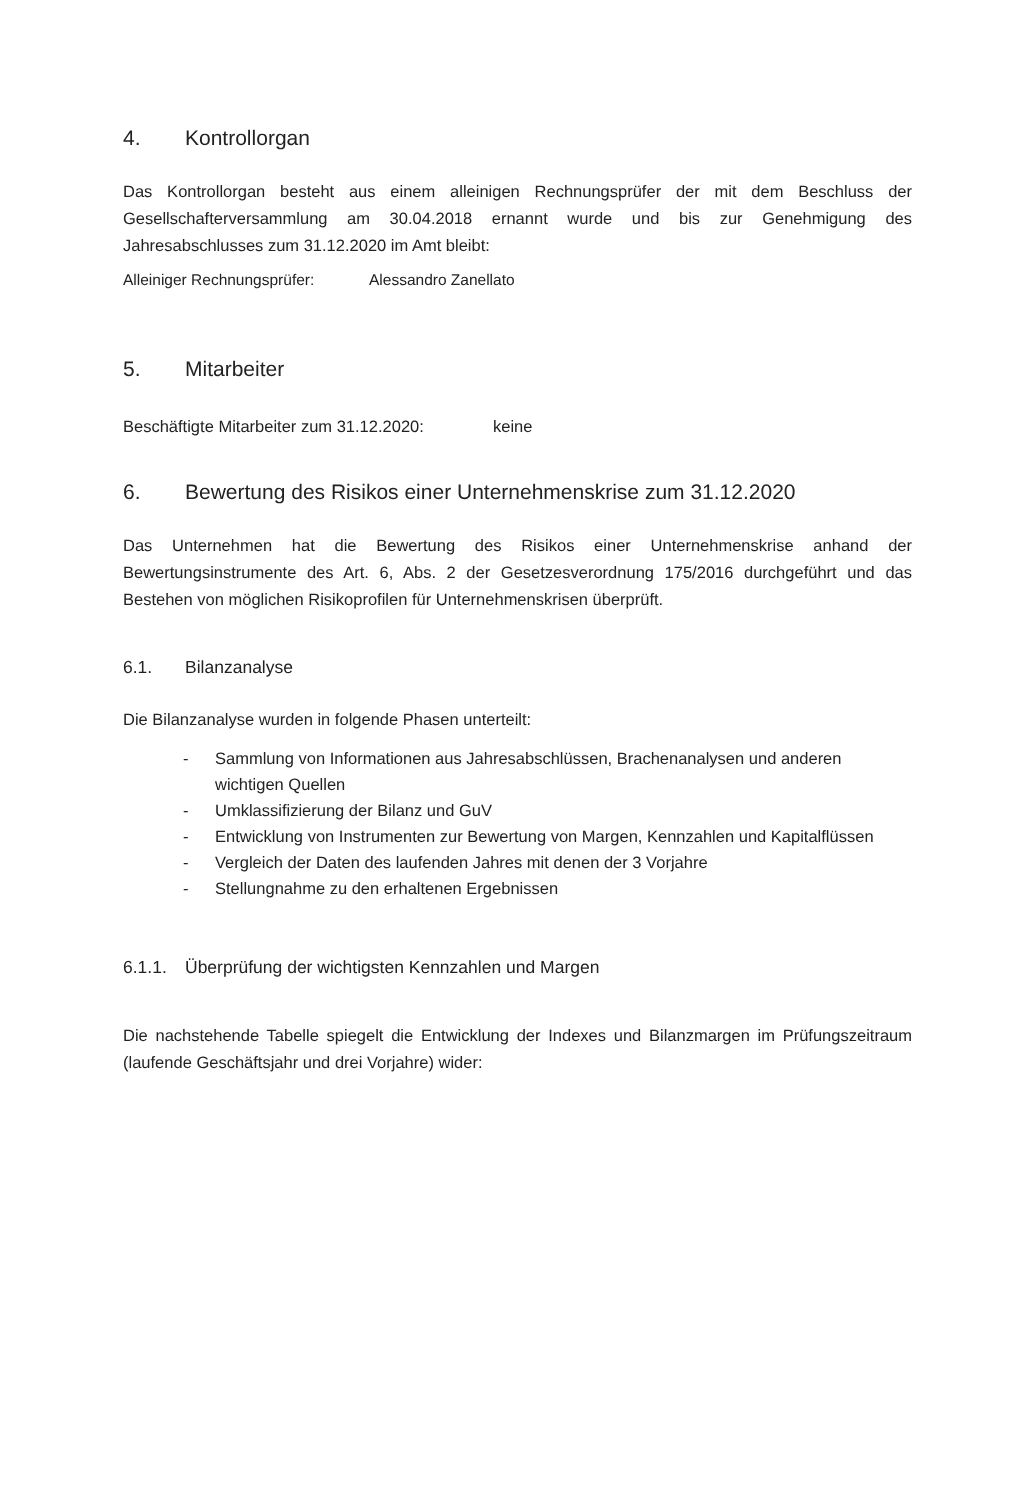4. Kontrollorgan
Das Kontrollorgan besteht aus einem alleinigen Rechnungsprüfer der mit dem Beschluss der Gesellschafterversammlung am 30.04.2018 ernannt wurde und bis zur Genehmigung des Jahresabschlusses zum 31.12.2020 im Amt bleibt:
Alleiniger Rechnungsprüfer: Alessandro Zanellato
5. Mitarbeiter
Beschäftigte Mitarbeiter zum 31.12.2020: keine
6. Bewertung des Risikos einer Unternehmenskrise zum 31.12.2020
Das Unternehmen hat die Bewertung des Risikos einer Unternehmenskrise anhand der Bewertungsinstrumente des Art. 6, Abs. 2 der Gesetzesverordnung 175/2016 durchgeführt und das Bestehen von möglichen Risikoprofilen für Unternehmenskrisen überprüft.
6.1. Bilanzanalyse
Die Bilanzanalyse wurden in folgende Phasen unterteilt:
- Sammlung von Informationen aus Jahresabschlüssen, Brachenanalysen und anderen wichtigen Quellen
- Umklassifizierung der Bilanz und GuV
- Entwicklung von Instrumenten zur Bewertung von Margen, Kennzahlen und Kapitalflüssen
- Vergleich der Daten des laufenden Jahres mit denen der 3 Vorjahre
- Stellungnahme zu den erhaltenen Ergebnissen
6.1.1. Überprüfung der wichtigsten Kennzahlen und Margen
Die nachstehende Tabelle spiegelt die Entwicklung der Indexes und Bilanzmargen im Prüfungszeitraum (laufende Geschäftsjahr und drei Vorjahre) wider: